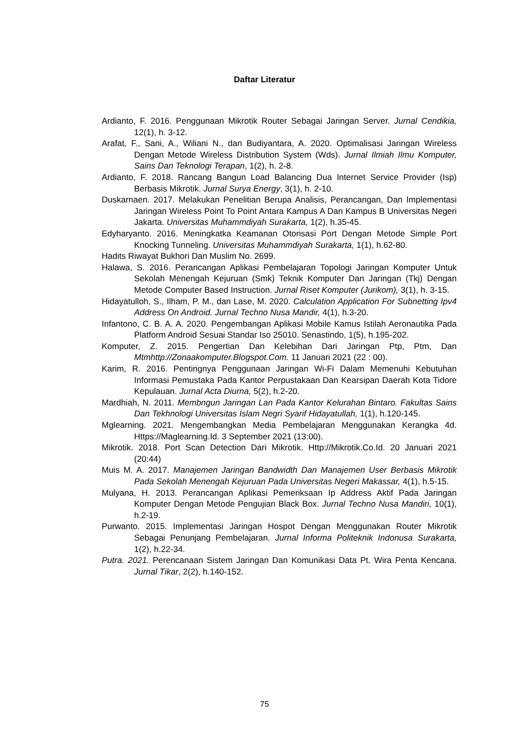Daftar Literatur
Ardianto, F. 2016. Penggunaan Mikrotik Router Sebagai Jaringan Server. Jurnal Cendikia, 12(1), h. 3-12.
Arafat, F., Sani, A., Wiliani N., dan Budiyantara, A. 2020. Optimalisasi Jaringan Wireless Dengan Metode Wireless Distribution System (Wds). Jurnal Ilmiah Ilmu Komputer, Sains Dan Teknologi Terapan, 1(2), h. 2-8.
Ardianto, F. 2018. Rancang Bangun Load Balancing Dua Internet Service Provider (Isp) Berbasis Mikrotik. Jurnal Surya Energy, 3(1), h. 2-10.
Duskarnaen. 2017. Melakukan Penelitian Berupa Analisis, Perancangan, Dan Implementasi Jaringan Wireless Point To Point Antara Kampus A Dan Kampus B Universitas Negeri Jakarta. Universitas Muhammdiyah Surakarta, 1(2), h.35-45.
Edyharyanto. 2016. Meningkatka Keamanan Otorisasi Port Dengan Metode Simple Port Knocking Tunneling. Universitas Muhammdiyah Surakarta, 1(1), h.62-80.
Hadits Riwayat Bukhori Dan Muslim No. 2699.
Halawa, S. 2016. Perancangan Aplikasi Pembelajaran Topologi Jaringan Komputer Untuk Sekolah Menengah Kejuruan (Smk) Teknik Komputer Dan Jaringan (Tkj) Dengan Metode Computer Based Instruction. Jurnal Riset Komputer (Jurikom), 3(1), h. 3-15.
Hidayatulloh, S., Ilham, P. M., dan Lase, M. 2020. Calculation Application For Subnetting Ipv4 Address On Android. Jurnal Techno Nusa Mandir, 4(1), h.3-20.
Infantono, C. B. A. A. 2020. Pengembangan Aplikasi Mobile Kamus Istilah Aeronautika Pada Platform Android Sesuai Standar Iso 25010. Senastindo, 1(5), h.195-202.
Komputer, Z. 2015. Pengertian Dan Kelebihan Dari Jaringan Ptp, Ptm, Dan Mtmhttp://Zonaakomputer.Blogspot.Com. 11 Januari 2021 (22 : 00).
Karim, R. 2016. Pentingnya Penggunaan Jaringan Wi-Fi Dalam Memenuhi Kebutuhan Informasi Pemustaka Pada Kantor Perpustakaan Dan Kearsipan Daerah Kota Tidore Kepulauan. Jurnal Acta Diurna, 5(2), h.2-20.
Mardhiah, N. 2011. Membngun Jaringan Lan Pada Kantor Kelurahan Bintaro. Fakultas Sains Dan Tekhnologi Universitas Islam Negri Syarif Hidayatullah, 1(1), h.120-145.
Mglearning. 2021. Mengembangkan Media Pembelajaran Menggunakan Kerangka 4d. Https://Maglearning.Id. 3 September 2021 (13:00).
Mikrotik. 2018. Port Scan Detection Dari Mikrotik. Http://Mikrotik.Co.Id. 20 Januari 2021 (20:44)
Muis M. A. 2017. Manajemen Jaringan Bandwidth Dan Manajemen User Berbasis Mikrotik Pada Sekolah Menengah Kejuruan Pada Universitas Negeri Makassar, 4(1), h.5-15.
Mulyana, H. 2013. Perancangan Aplikasi Pemeriksaan Ip Address Aktif Pada Jaringan Komputer Dengan Metode Pengujian Black Box. Jurnal Techno Nusa Mandiri, 10(1), h.2-19.
Purwanto. 2015. Implementasi Jaringan Hospot Dengan Menggunakan Router Mikrotik Sebagai Penunjang Pembelajaran. Jurnal Informa Politeknik Indonusa Surakarta, 1(2), h.22-34.
Putra. 2021. Perencanaan Sistem Jaringan Dan Komunikasi Data Pt. Wira Penta Kencana. Jurnal Tikar, 2(2), h.140-152.
75